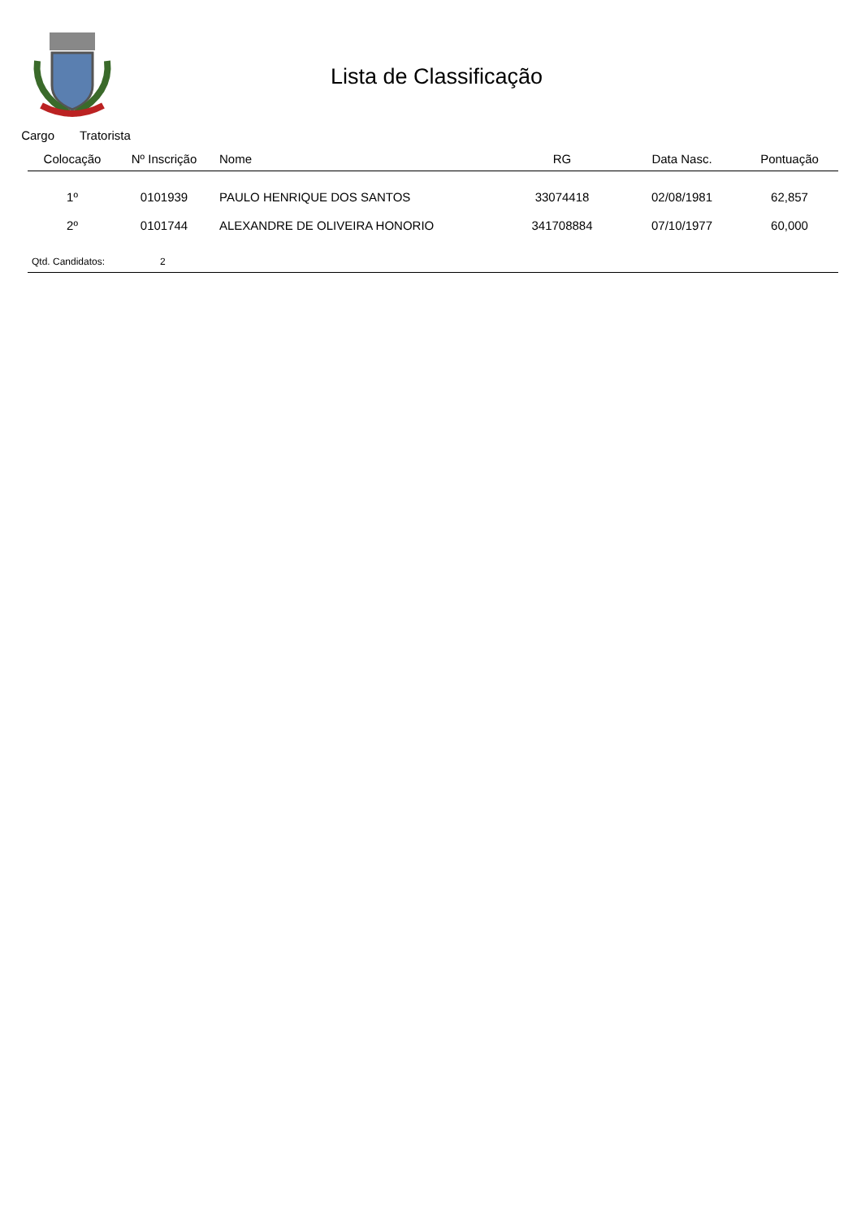Lista de Classificação
Cargo Tratorista
| Colocação | Nº Inscrição | Nome | RG | Data Nasc. | Pontuação |
| --- | --- | --- | --- | --- | --- |
| 1º | 0101939 | PAULO HENRIQUE DOS SANTOS | 33074418 | 02/08/1981 | 62,857 |
| 2º | 0101744 | ALEXANDRE DE OLIVEIRA HONORIO | 341708884 | 07/10/1977 | 60,000 |
Qtd. Candidatos: 2